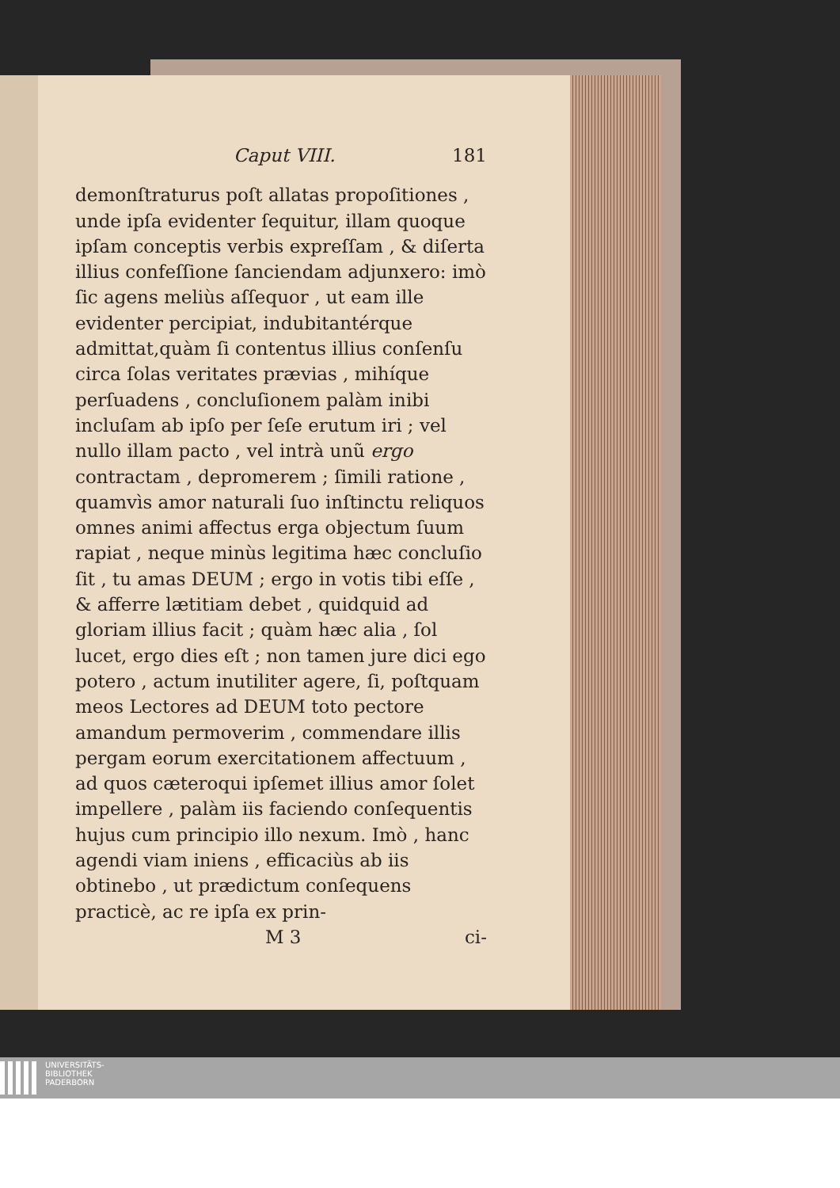Caput VIII. 181
demonſtraturus poſt allatas propoſitiones , unde ipſa evidenter ſequitur, illam quoque ipſam conceptis verbis expreſſam , & diſerta illius confeſſione ſanciendam adjunxero: imò ſic agens meliùs aſſequor , ut eam ille evidenter percipiat, indubitantérque admittat,quàm ſi contentus illius conſenſu circa ſolas veritates prævias , mihíque perſuadens , concluſionem palàm inibi incluſam ab ipſo per ſeſe erutum iri ; vel nullo illam pacto , vel intrà unũ ergo contractam , depromerem ; ſimili ratione , quamvìs amor naturali ſuo inſtinctu reliquos omnes animi affectus erga objectum ſuum rapiat , neque minùs legitima hæc concluſio ſit , tu amas DEUM ; ergo in votis tibi eſſe , & afferre lætitiam debet , quidquid ad gloriam illius facit ; quàm hæc alia , ſol lucet, ergo dies eſt ; non tamen jure dici ego potero , actum inutiliter agere, ſi, poſtquam meos Lectores ad DEUM toto pectore amandum permoverim , commendare illis pergam eorum exercitationem affectuum , ad quos cæteroqui ipſemet illius amor ſolet impellere , palàm iis faciendo conſequentis hujus cum principio illo nexum. Imò , hanc agendi viam iniens , efficaciùs ab iis obtinebo , ut prædictum conſequens practicè, ac re ipſa ex prin-
M 3 ci-
UNIVERSITÄTS-
BIBLIOTHEK
PADERBORN